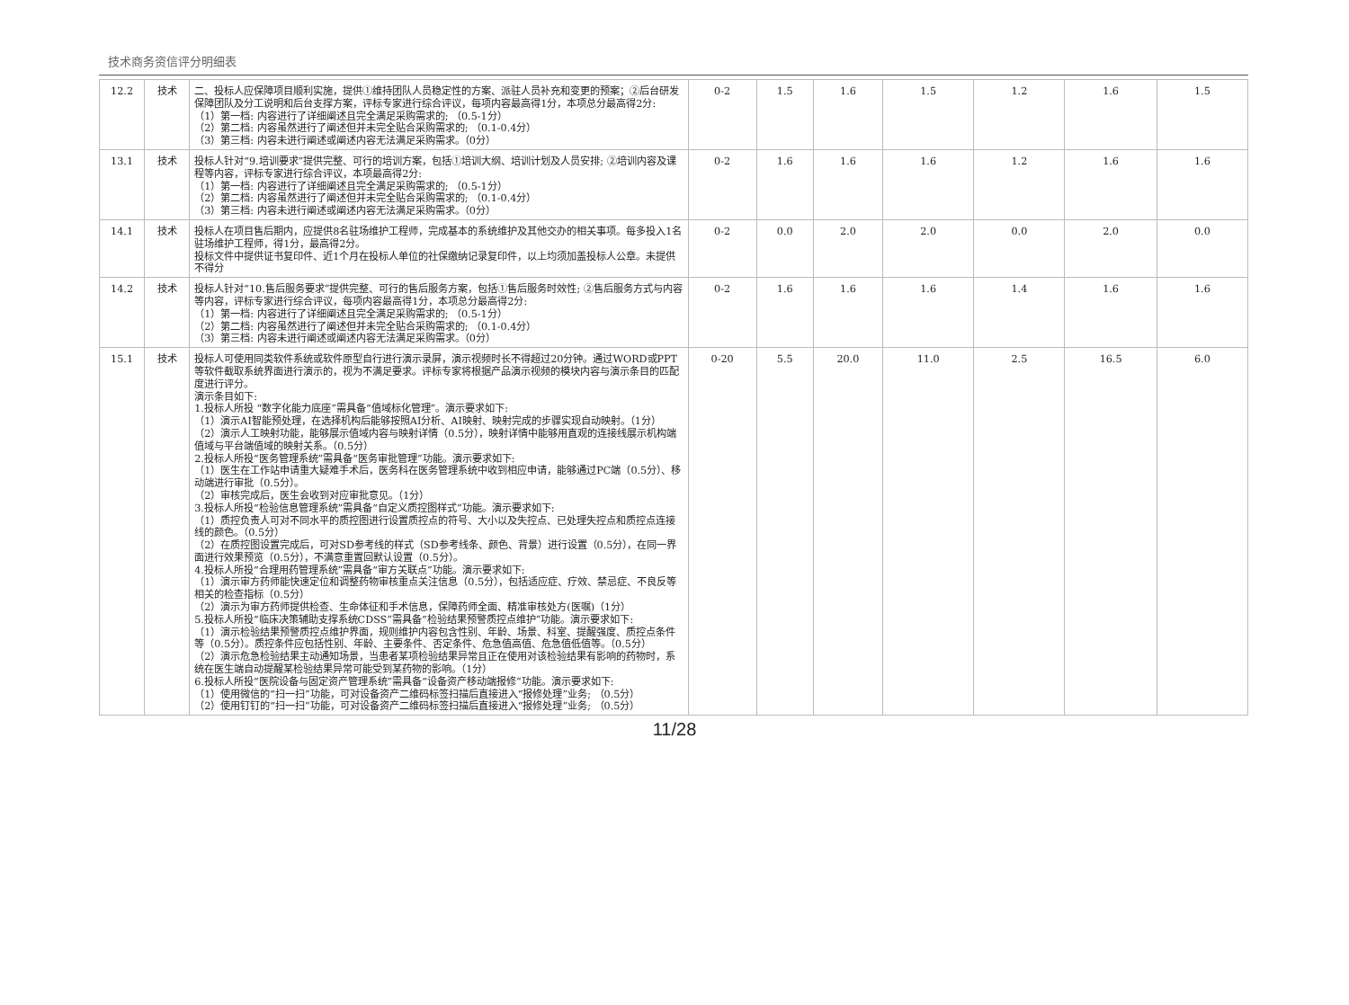技术商务资信评分明细表
| 12.2 | 技术 | 二、投标人应保障项目顺利实施，提供①维持团队人员稳定性的方案、派驻人员补充和变更的预案；②后台研发保障团队及分工说明和后台支撑方案，评标专家进行综合评议，每项内容最高得1分，本项总分最高得2分: （1）第一档: 内容进行了详细阐述且完全满足采购需求的; （0.5-1分） （2）第二档: 内容虽然进行了阐述但并未完全贴合采购需求的; （0.1-0.4分） （3）第三档: 内容未进行阐述或阐述内容无法满足采购需求。（0分） | 0-2 | 1.5 | 1.6 | 1.5 | 1.2 | 1.6 | 1.5 |
| 13.1 | 技术 | 投标人针对“9.培训要求”提供完整、可行的培训方案，包括①培训大纲、培训计划及人员安排; ②培训内容及课程等内容，评标专家进行综合评议，本项最高得2分: （1）第一档: 内容进行了详细阐述且完全满足采购需求的; （0.5-1分） （2）第二档: 内容虽然进行了阐述但并未完全贴合采购需求的; （0.1-0.4分） （3）第三档: 内容未进行阐述或阐述内容无法满足采购需求。（0分） | 0-2 | 1.6 | 1.6 | 1.6 | 1.2 | 1.6 | 1.6 |
| 14.1 | 技术 | 投标人在项目售后期内，应提供8名驻场维护工程师，完成基本的系统维护及其他交办的相关事项。每多投入1名驻场维护工程师，得1分，最高得2分。 投标文件中提供证书复印件、近1个月在投标人单位的社保缴纳记录复印件，以上均须加盖投标人公章。未提供不得分 | 0-2 | 0.0 | 2.0 | 2.0 | 0.0 | 2.0 | 0.0 |
| 14.2 | 技术 | 投标人针对“10.售后服务要求”提供完整、可行的售后服务方案，包括①售后服务时效性; ②售后服务方式与内容等内容，评标专家进行综合评议，每项内容最高得1分，本项总分最高得2分: （1）第一档: 内容进行了详细阐述且完全满足采购需求的; （0.5-1分） （2）第二档: 内容虽然进行了阐述但并未完全贴合采购需求的; （0.1-0.4分） （3）第三档: 内容未进行阐述或阐述内容无法满足采购需求。（0分） | 0-2 | 1.6 | 1.6 | 1.6 | 1.4 | 1.6 | 1.6 |
| 15.1 | 技术 | 投标人可使用同类软件系统或软件原型自行进行演示录屏，演示视频时长不得超过20分钟。通过WORD或PPT等软件截取系统界面进行演示的，视为不满足要求。评标专家将根据产品演示视频的模块内容与演示条目的匹配度进行评分。 演示条目如下: 1.投标人所投 “数字化能力底座”需具备“值域标化管理”。演示要求如下: （1）演示AI智能预处理，在选择机构后能够按照AI分析、AI映射、映射完成的步骤实现自动映射。（1分） （2）演示人工映射功能，能够展示值域内容与映射详情（0.5分），映射详情中能够用直观的连接线展示机构端值域与平台端值域的映射关系。（0.5分） 2.投标人所投“医务管理系统”需具备“医务审批管理”功能。演示要求如下: （1）医生在工作站申请重大疑难手术后，医务科在医务管理系统中收到相应申请，能够通过PC端（0.5分）、移动端进行审批（0.5分）。 （2）审核完成后，医生会收到对应审批意见。（1分） 3.投标人所投“检验信息管理系统”需具备“自定义质控图样式”功能。演示要求如下: （1）质控负责人可对不同水平的质控图进行设置质控点的符号、大小以及失控点、已处理失控点和质控点连接线的颜色。（0.5分） （2）在质控图设置完成后，可对SD参考线的样式（SD参考线条、颜色、背景）进行设置（0.5分），在同一界面进行效果预览（0.5分），不满意重置回默认设置（0.5分）。 4.投标人所投“合理用药管理系统”需具备“审方关联点”功能。演示要求如下: （1）演示审方药师能快速定位和调整药物审核重点关注信息（0.5分），包括适应症、疗效、禁忌症、不良反等相关的检查指标（0.5分） （2）演示为审方药师提供检查、生命体征和手术信息，保障药师全面、精准审核处方(医嘱)（1分） 5.投标人所投“临床决策辅助支撑系统CDSS”需具备“检验结果预警质控点维护”功能。演示要求如下: （1）演示检验结果预警质控点维护界面，规则维护内容包含性别、年龄、场景、科室、提醒强度、质控点条件等（0.5分）。质控条件应包括性别、年龄、主要条件、否定条件、危急值高值、危急值低值等。（0.5分） （2）演示危急检验结果主动通知场景，当患者某项检验结果异常且正在使用对该检验结果有影响的药物时，系统在医生端自动提醒某检验结果异常可能受到某药物的影响。（1分） 6.投标人所投“医院设备与固定资产管理系统”需具备“设备资产移动端报修”功能。演示要求如下: （1）使用微信的“扫一扫”功能，可对设备资产二维码标签扫描后直接进入“报修处理”业务; （0.5分） （2）使用钉钉的“扫一扫”功能，可对设备资产二维码标签扫描后直接进入“报修处理”业务; （0.5分） | 0-20 | 5.5 | 20.0 | 11.0 | 2.5 | 16.5 | 6.0 |
11/28